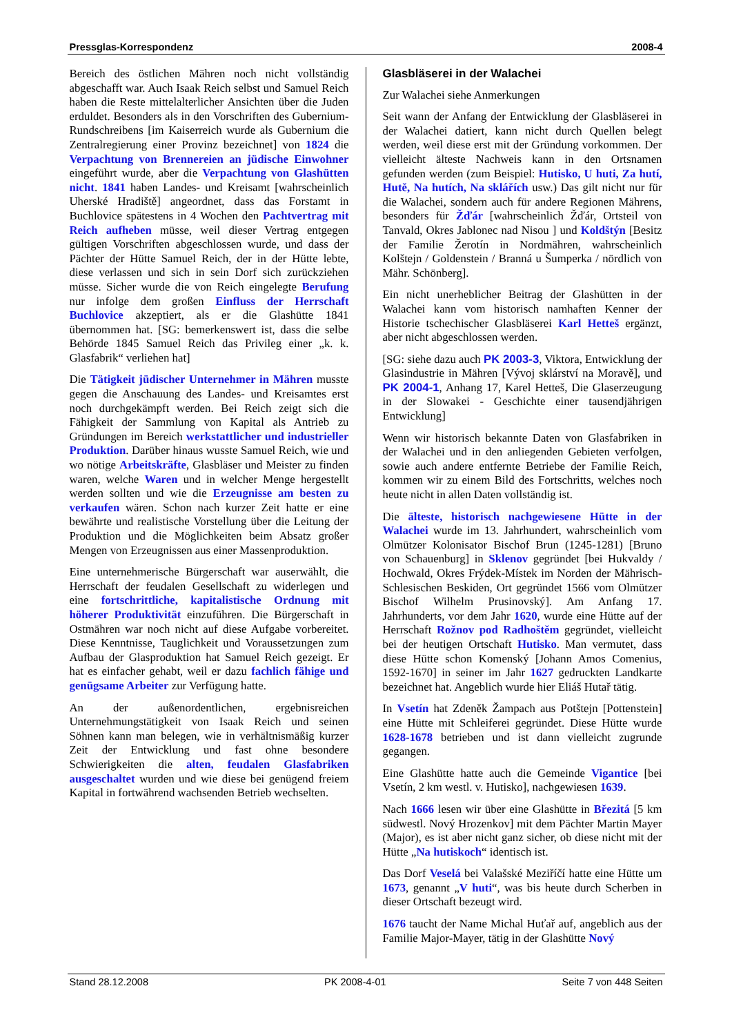Pressglas-Korrespondenz 2008-4
Bereich des östlichen Mähren noch nicht vollständig abgeschafft war. Auch Isaak Reich selbst und Samuel Reich haben die Reste mittelalterlicher Ansichten über die Juden erduldet. Besonders als in den Vorschriften des Gubernium-Rundschreibens [im Kaiserreich wurde als Gubernium die Zentralregierung einer Provinz bezeichnet] von 1824 die Verpachtung von Brennereien an jüdische Einwohner eingeführt wurde, aber die Verpachtung von Glashütten nicht. 1841 haben Landes- und Kreisamt [wahrscheinlich Uherské Hradiště] angeordnet, dass das Forstamt in Buchlovice spätestens in 4 Wochen den Pachtvertrag mit Reich aufheben müsse, weil dieser Vertrag entgegen gültigen Vorschriften abgeschlossen wurde, und dass der Pächter der Hütte Samuel Reich, der in der Hütte lebte, diese verlassen und sich in sein Dorf sich zurückziehen müsse. Sicher wurde die von Reich eingelegte Berufung nur infolge dem großen Einfluss der Herrschaft Buchlovice akzeptiert, als er die Glashütte 1841 übernommen hat. [SG: bemerkenswert ist, dass die selbe Behörde 1845 Samuel Reich das Privileg einer „k. k. Glasfabrik“ verliehen hat]
Die Tätigkeit jüdischer Unternehmer in Mähren musste gegen die Anschauung des Landes- und Kreisamtes erst noch durchgekämpft werden. Bei Reich zeigt sich die Fähigkeit der Sammlung von Kapital als Antrieb zu Gründungen im Bereich werkstattlicher und industrieller Produktion. Darüber hinaus wusste Samuel Reich, wie und wo nötige Arbeitskräfte, Glasbläser und Meister zu finden waren, welche Waren und in welcher Menge hergestellt werden sollten und wie die Erzeugnisse am besten zu verkaufen wären. Schon nach kurzer Zeit hatte er eine bewährte und realistische Vorstellung über die Leitung der Produktion und die Möglichkeiten beim Absatz großer Mengen von Erzeugnissen aus einer Massenproduktion.
Eine unternehmerische Bürgerschaft war auserwählt, die Herrschaft der feudalen Gesellschaft zu widerlegen und eine fortschrittliche, kapitalistische Ordnung mit höherer Produktivität einzuführen. Die Bürgerschaft in Ostmähren war noch nicht auf diese Aufgabe vorbereitet. Diese Kenntnisse, Tauglichkeit und Voraussetzungen zum Aufbau der Glasproduktion hat Samuel Reich gezeigt. Er hat es einfacher gehabt, weil er dazu fachlich fähige und genügsame Arbeiter zur Verfügung hatte.
An der außenordentlichen, ergebnisreichen Unternehmungstätigkeit von Isaak Reich und seinen Söhnen kann man belegen, wie in verhältnismäßig kurzer Zeit der Entwicklung und fast ohne besondere Schwierigkeiten die alten, feudalen Glasfabriken ausgeschaltet wurden und wie diese bei genügend freiem Kapital in fortwährend wachsenden Betrieb wechselten.
Glasbläserei in der Walachei
Zur Walachei siehe Anmerkungen
Seit wann der Anfang der Entwicklung der Glasbläserei in der Walachei datiert, kann nicht durch Quellen belegt werden, weil diese erst mit der Gründung vorkommen. Der vielleicht älteste Nachweis kann in den Ortsnamen gefunden werden (zum Beispiel: Hutisko, U huti, Za hutí, Hutě, Na hutích, Na sklářích usw.) Das gilt nicht nur für die Walachei, sondern auch für andere Regionen Mährens, besonders für Žďár [wahrscheinlich Žďár, Ortsteil von Tanvald, Okres Jablonec nad Nisou ] und Koldštýn [Besitz der Familie Žerotín in Nordmähren, wahrscheinlich Kolštejn / Goldenstein / Branná u Šumperka / nördlich von Mähr. Schönberg].
Ein nicht unerheblicher Beitrag der Glashütten in der Walachei kann vom historisch namhaften Kenner der Historie tschechischer Glasbläserei Karl Hetteš ergänzt, aber nicht abgeschlossen werden.
[SG: siehe dazu auch PK 2003-3, Viktora, Entwicklung der Glasindustrie in Mähren [Vývoj sklárství na Moravě], und PK 2004-1, Anhang 17, Karel Hetteš, Die Glaserzeugung in der Slowakei - Geschichte einer tausendjährigen Entwicklung]
Wenn wir historisch bekannte Daten von Glasfabriken in der Walachei und in den anliegenden Gebieten verfolgen, sowie auch andere entfernte Betriebe der Familie Reich, kommen wir zu einem Bild des Fortschritts, welches noch heute nicht in allen Daten vollständig ist.
Die älteste, historisch nachgewiesene Hütte in der Walachei wurde im 13. Jahrhundert, wahrscheinlich vom Olmützer Kolonisator Bischof Brun (1245-1281) [Bruno von Schauenburg] in Sklenov gegründet [bei Hukvaldy / Hochwald, Okres Frýdek-Místek im Norden der Mährisch-Schlesischen Beskiden, Ort gegründet 1566 vom Olmützer Bischof Wilhelm Prusinovský]. Am Anfang 17. Jahrhunderts, vor dem Jahr 1620, wurde eine Hütte auf der Herrschaft Rožnov pod Radhoštěm gegründet, vielleicht bei der heutigen Ortschaft Hutisko. Man vermutet, dass diese Hütte schon Komenský [Johann Amos Comenius, 1592-1670] in seiner im Jahr 1627 gedruckten Landkarte bezeichnet hat. Angeblich wurde hier Eliáš Hutař tätig.
In Vsetín hat Zdeněk Žampach aus Potštejn [Pottenstein] eine Hütte mit Schleiferei gegründet. Diese Hütte wurde 1628-1678 betrieben und ist dann vielleicht zugrunde gegangen.
Eine Glashütte hatte auch die Gemeinde Vigantice [bei Vsetín, 2 km westl. v. Hutisko], nachgewiesen 1639.
Nach 1666 lesen wir über eine Glashütte in Březitá [5 km südwestl. Nový Hrozenkov] mit dem Pächter Martin Mayer (Major), es ist aber nicht ganz sicher, ob diese nicht mit der Hütte „Na hutiskoch“ identisch ist.
Das Dorf Veselá bei Valašské Meziříčí hatte eine Hütte um 1673, genannt „V huti“, was bis heute durch Scherben in dieser Ortschaft bezeugt wird.
1676 taucht der Name Michal Huťař auf, angeblich aus der Familie Major-Mayer, tätig in der Glashütte Nový
Stand 28.12.2008 PK 2008-4-01 Seite 7 von 448 Seiten